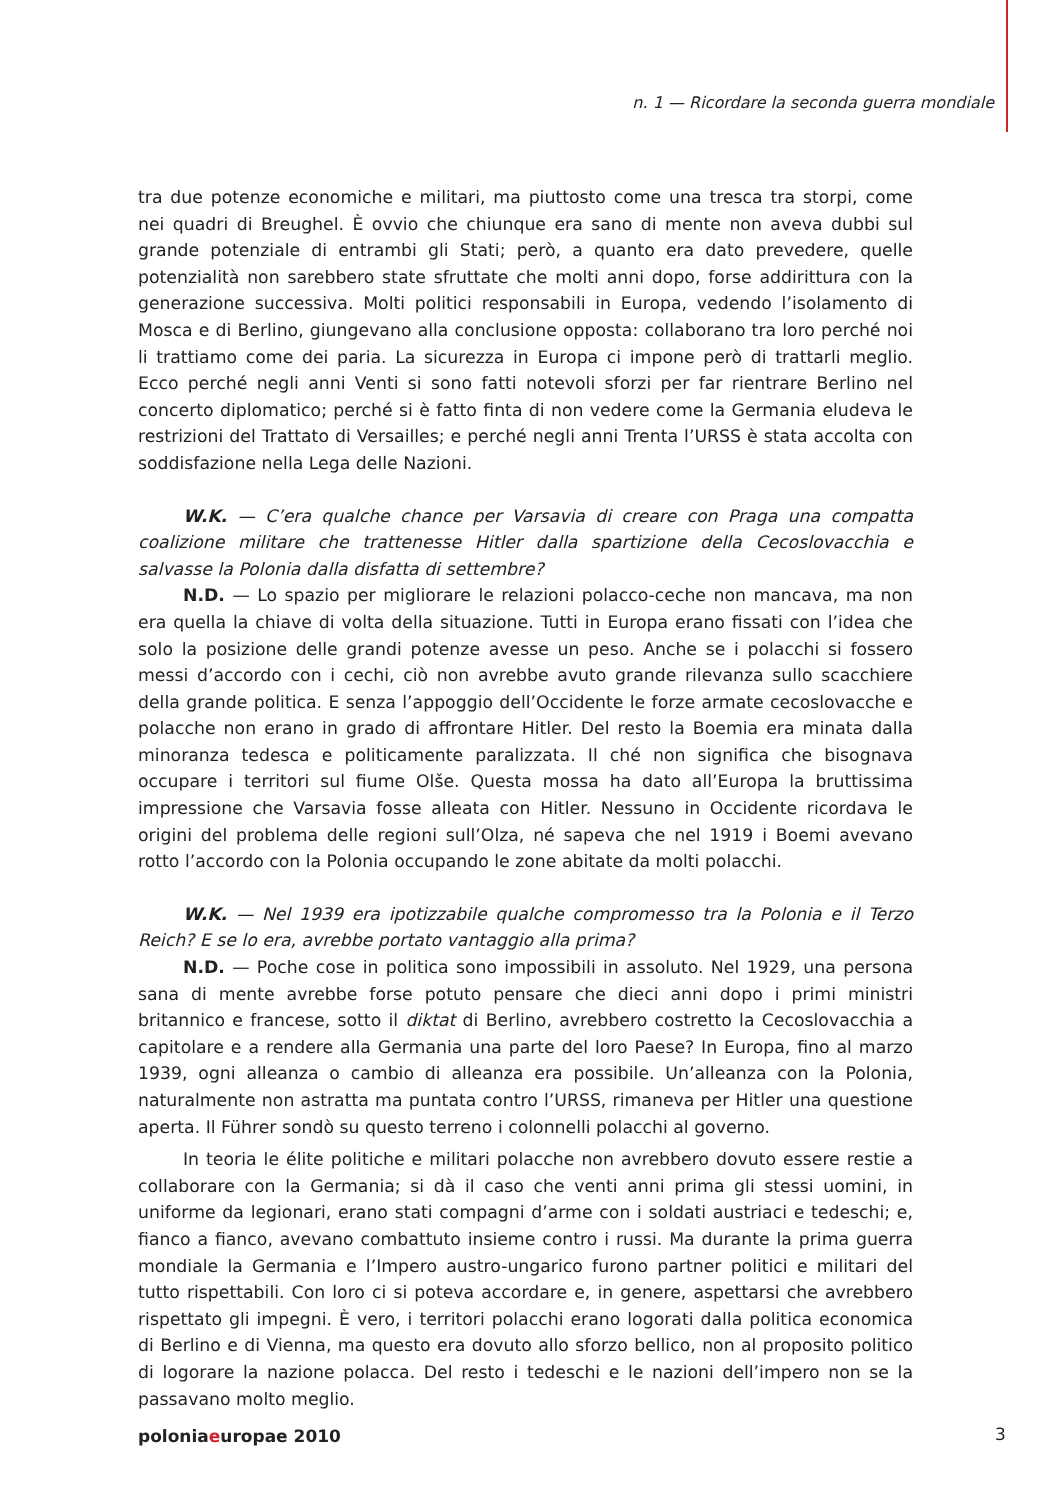n. 1 — Ricordare la seconda guerra mondiale
tra due potenze economiche e militari, ma piuttosto come una tresca tra storpi, come nei quadri di Breughel. È ovvio che chiunque era sano di mente non aveva dubbi sul grande potenziale di entrambi gli Stati; però, a quanto era dato prevedere, quelle potenzialità non sarebbero state sfruttate che molti anni dopo, forse addirittura con la generazione successiva. Molti politici responsabili in Europa, vedendo l’isolamento di Mosca e di Berlino, giungevano alla conclusione opposta: collaborano tra loro perché noi li trattiamo come dei paria. La sicurezza in Europa ci impone però di trattarli meglio. Ecco perché negli anni Venti si sono fatti notevoli sforzi per far rientrare Berlino nel concerto diplomatico; perché si è fatto finta di non vedere come la Germania eludeva le restrizioni del Trattato di Versailles; e perché negli anni Trenta l’URSS è stata accolta con soddisfazione nella Lega delle Nazioni.
W.K. — C’era qualche chance per Varsavia di creare con Praga una compatta coalizione militare che trattenesse Hitler dalla spartizione della Cecoslovacchia e salvasse la Polonia dalla disfatta di settembre?
N.D. — Lo spazio per migliorare le relazioni polacco-ceche non mancava, ma non era quella la chiave di volta della situazione. Tutti in Europa erano fissati con l’idea che solo la posizione delle grandi potenze avesse un peso. Anche se i polacchi si fossero messi d’accordo con i cechi, ciò non avrebbe avuto grande rilevanza sullo scacchiere della grande politica. E senza l’appoggio dell’Occidente le forze armate cecoslovacche e polacche non erano in grado di affrontare Hitler. Del resto la Boemia era minata dalla minoranza tedesca e politicamente paralizzata. Il ché non significa che bisognava occupare i territori sul fiume Olše. Questa mossa ha dato all’Europa la bruttissima impressione che Varsavia fosse alleata con Hitler. Nessuno in Occidente ricordava le origini del problema delle regioni sull’Olza, né sapeva che nel 1919 i Boemi avevano rotto l’accordo con la Polonia occupando le zone abitate da molti polacchi.
W.K. — Nel 1939 era ipotizzabile qualche compromesso tra la Polonia e il Terzo Reich? E se lo era, avrebbe portato vantaggio alla prima?
N.D. — Poche cose in politica sono impossibili in assoluto. Nel 1929, una persona sana di mente avrebbe forse potuto pensare che dieci anni dopo i primi ministri britannico e francese, sotto il diktat di Berlino, avrebbero costretto la Cecoslovacchia a capitolare e a rendere alla Germania una parte del loro Paese? In Europa, fino al marzo 1939, ogni alleanza o cambio di alleanza era possibile. Un’alleanza con la Polonia, naturalmente non astratta ma puntata contro l’URSS, rimaneva per Hitler una questione aperta. Il Führer sondò su questo terreno i colonnelli polacchi al governo.
In teoria le élite politiche e militari polacche non avrebbero dovuto essere restie a collaborare con la Germania; si dà il caso che venti anni prima gli stessi uomini, in uniforme da legionari, erano stati compagni d’arme con i soldati austriaci e tedeschi; e, fianco a fianco, avevano combattuto insieme contro i russi. Ma durante la prima guerra mondiale la Germania e l’Impero austro-ungarico furono partner politici e militari del tutto rispettabili. Con loro ci si poteva accordare e, in genere, aspettarsi che avrebbero rispettato gli impegni. È vero, i territori polacchi erano logorati dalla politica economica di Berlino e di Vienna, ma questo era dovuto allo sforzo bellico, non al proposito politico di logorare la nazione polacca. Del resto i tedeschi e le nazioni dell’impero non se la passavano molto meglio.
poloniaeuropae 2010 3